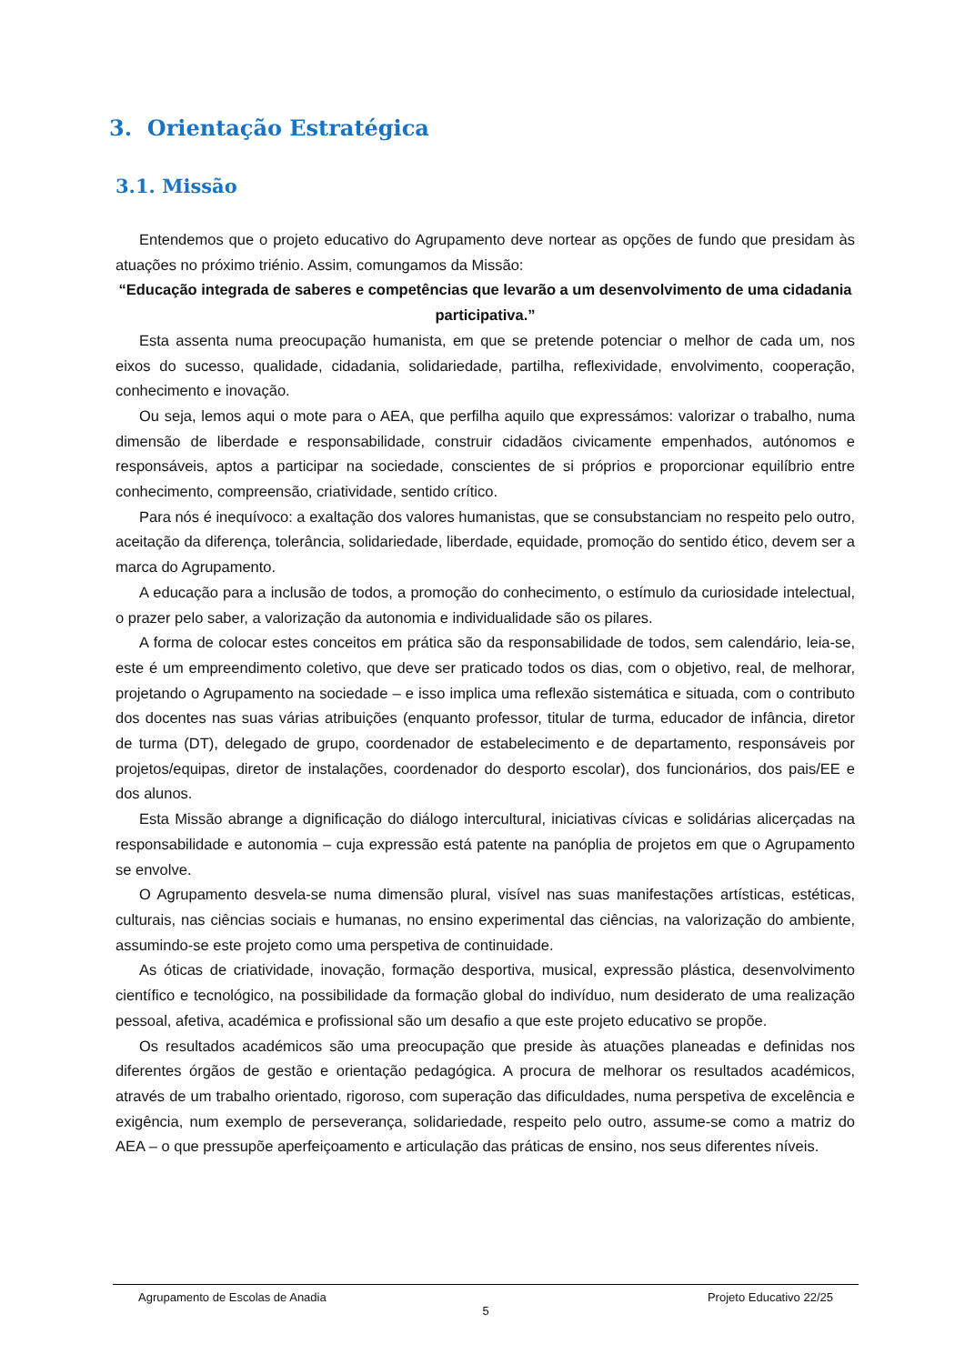3. Orientação Estratégica
3.1. Missão
Entendemos que o projeto educativo do Agrupamento deve nortear as opções de fundo que presidam às atuações no próximo triénio. Assim, comungamos da Missão:
“Educação integrada de saberes e competências que levarão a um desenvolvimento de uma cidadania participativa.”
Esta assenta numa preocupação humanista, em que se pretende potenciar o melhor de cada um, nos eixos do sucesso, qualidade, cidadania, solidariedade, partilha, reflexividade, envolvimento, cooperação, conhecimento e inovação.
Ou seja, lemos aqui o mote para o AEA, que perfilha aquilo que expressámos: valorizar o trabalho, numa dimensão de liberdade e responsabilidade, construir cidadãos civicamente empenhados, autónomos e responsáveis, aptos a participar na sociedade, conscientes de si próprios e proporcionar equilíbrio entre conhecimento, compreensão, criatividade, sentido crítico.
Para nós é inequívoco: a exaltação dos valores humanistas, que se consubstanciam no respeito pelo outro, aceitação da diferença, tolerância, solidariedade, liberdade, equidade, promoção do sentido ético, devem ser a marca do Agrupamento.
A educação para a inclusão de todos, a promoção do conhecimento, o estímulo da curiosidade intelectual, o prazer pelo saber, a valorização da autonomia e individualidade são os pilares.
A forma de colocar estes conceitos em prática são da responsabilidade de todos, sem calendário, leia-se, este é um empreendimento coletivo, que deve ser praticado todos os dias, com o objetivo, real, de melhorar, projetando o Agrupamento na sociedade – e isso implica uma reflexão sistemática e situada, com o contributo dos docentes nas suas várias atribuições (enquanto professor, titular de turma, educador de infância, diretor de turma (DT), delegado de grupo, coordenador de estabelecimento e de departamento, responsáveis por projetos/equipas, diretor de instalações, coordenador do desporto escolar), dos funcionários, dos pais/EE e dos alunos.
Esta Missão abrange a dignificação do diálogo intercultural, iniciativas cívicas e solidárias alicerçadas na responsabilidade e autonomia – cuja expressão está patente na panóplia de projetos em que o Agrupamento se envolve.
O Agrupamento desvela-se numa dimensão plural, visível nas suas manifestações artísticas, estéticas, culturais, nas ciências sociais e humanas, no ensino experimental das ciências, na valorização do ambiente, assumindo-se este projeto como uma perspetiva de continuidade.
As óticas de criatividade, inovação, formação desportiva, musical, expressão plástica, desenvolvimento científico e tecnológico, na possibilidade da formação global do indivíduo, num desiderato de uma realização pessoal, afetiva, académica e profissional são um desafio a que este projeto educativo se propõe.
Os resultados académicos são uma preocupação que preside às atuações planeadas e definidas nos diferentes órgãos de gestão e orientação pedagógica. A procura de melhorar os resultados académicos, através de um trabalho orientado, rigoroso, com superação das dificuldades, numa perspetiva de excelência e exigência, num exemplo de perseverança, solidariedade, respeito pelo outro, assume-se como a matriz do AEA – o que pressupõe aperfeiçoamento e articulação das práticas de ensino, nos seus diferentes níveis.
Agrupamento de Escolas de Anadia Projeto Educativo 22/25
5